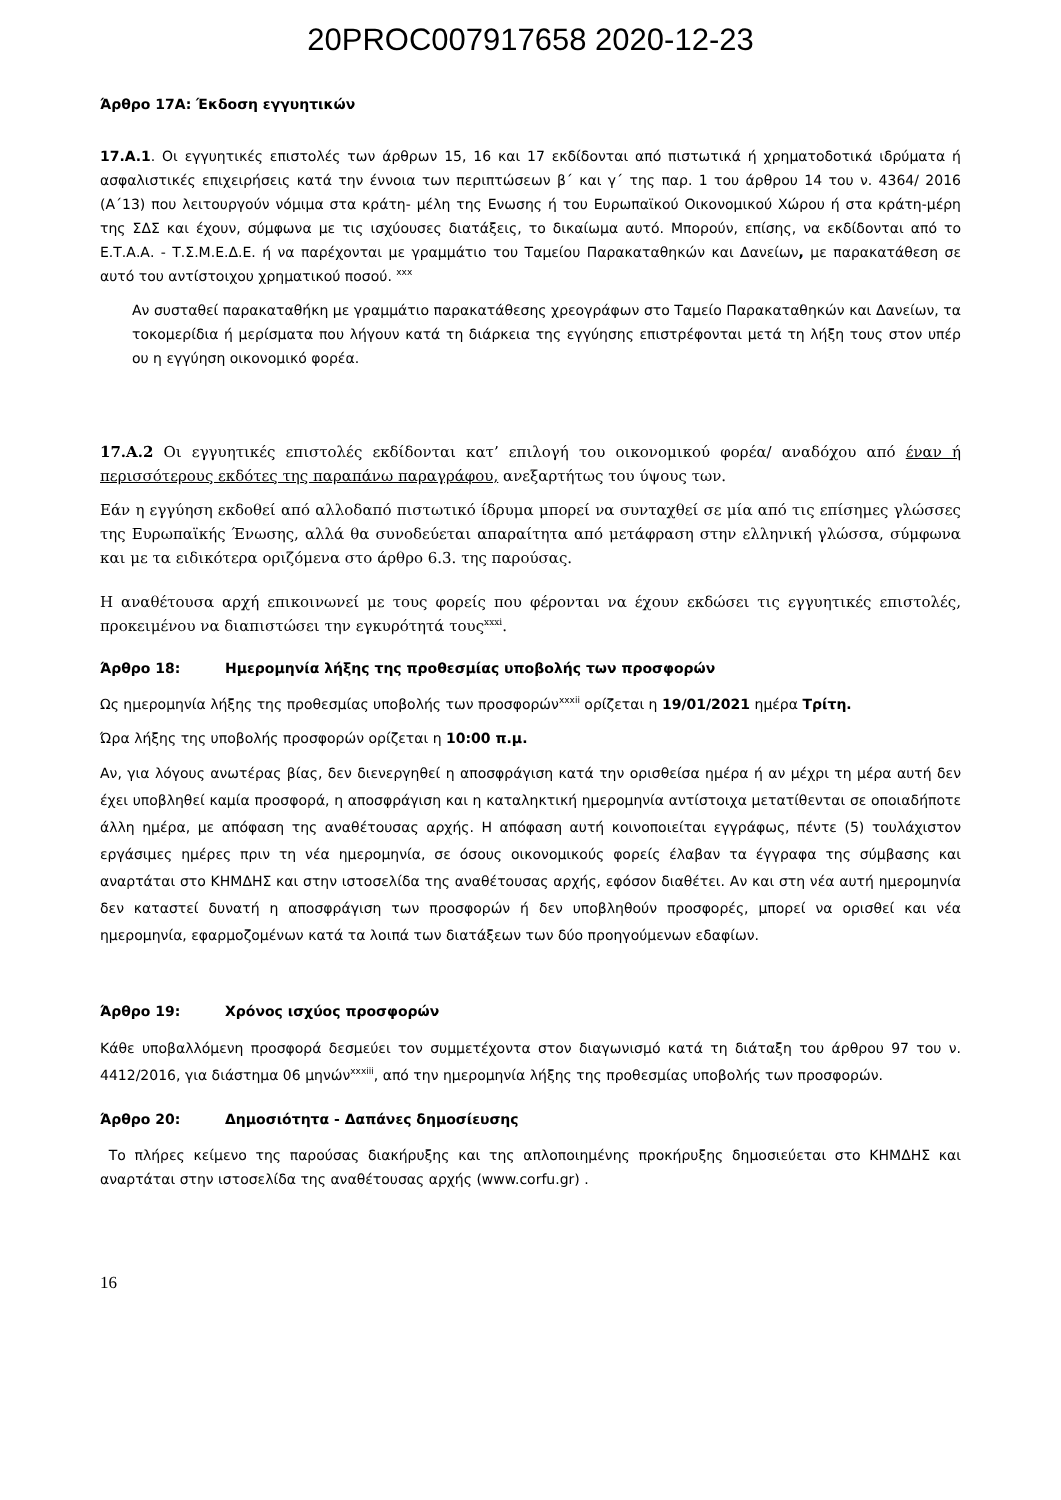20PROC007917658 2020-12-23
Άρθρο 17Α: Έκδοση εγγυητικών
17.Α.1. Οι εγγυητικές επιστολές των άρθρων 15, 16 και 17 εκδίδονται από πιστωτικά ή χρηματοδοτικά ιδρύματα ή ασφαλιστικές επιχειρήσεις κατά την έννοια των περιπτώσεων β΄ και γ΄ της παρ. 1 του άρθρου 14 του ν. 4364/ 2016 (Α΄13) που λειτουργούν νόμιμα στα κράτη- μέλη της Ενωσης ή του Ευρωπαϊκού Οικονομικού Χώρου ή στα κράτη-μέρη της ΣΔΣ και έχουν, σύμφωνα με τις ισχύουσες διατάξεις, το δικαίωμα αυτό. Μπορούν, επίσης, να εκδίδονται από το Ε.Τ.Α.Α. - Τ.Σ.Μ.Ε.Δ.Ε. ή να παρέχονται με γραμμάτιο του Ταμείου Παρακαταθηκών και Δανείων, με παρακατάθεση σε αυτό του αντίστοιχου χρηματικού ποσού. <sup>xxx</sup>
Αν συσταθεί παρακαταθήκη με γραμμάτιο παρακατάθεσης χρεογράφων στο Ταμείο Παρακαταθηκών και Δανείων, τα τοκομερίδια ή μερίσματα που λήγουν κατά τη διάρκεια της εγγύησης επιστρέφονται μετά τη λήξη τους στον υπέρ ου η εγγύηση οικονομικό φορέα.
17.Α.2 Οι εγγυητικές επιστολές εκδίδονται κατ’ επιλογή του οικονομικού φορέα/ αναδόχου από έναν ή περισσότερους εκδότες της παραπάνω παραγράφου, ανεξαρτήτως του ύψους των.
Εάν η εγγύηση εκδοθεί από αλλοδαπό πιστωτικό ίδρυμα μπορεί να συνταχθεί σε μία από τις επίσημες γλώσσες της Ευρωπαϊκής Ένωσης, αλλά θα συνοδεύεται απαραίτητα από μετάφραση στην ελληνική γλώσσα, σύμφωνα και με τα ειδικότερα οριζόμενα στο άρθρο 6.3. της παρούσας.
Η αναθέτουσα αρχή επικοινωνεί με τους φορείς που φέρονται να έχουν εκδώσει τις εγγυητικές επιστολές, προκειμένου να διαπιστώσει την εγκυρότητά τους<sup>xxxi</sup>.
Άρθρο 18: Ημερομηνία λήξης της προθεσμίας υποβολής των προσφορών
Ως ημερομηνία λήξης της προθεσμίας υποβολής των προσφορών<sup>xxxii</sup> ορίζεται η 19/01/2021 ημέρα Τρίτη.
Ώρα λήξης της υποβολής προσφορών ορίζεται η 10:00 π.μ.
Αν, για λόγους ανωτέρας βίας, δεν διενεργηθεί η αποσφράγιση κατά την ορισθείσα ημέρα ή αν μέχρι τη μέρα αυτή δεν έχει υποβληθεί καμία προσφορά, η αποσφράγιση και η καταληκτική ημερομηνία αντίστοιχα μετατίθενται σε οποιαδήποτε άλλη ημέρα, με απόφαση της αναθέτουσας αρχής. Η απόφαση αυτή κοινοποιείται εγγράφως, πέντε (5) τουλάχιστον εργάσιμες ημέρες πριν τη νέα ημερομηνία, σε όσους οικονομικούς φορείς έλαβαν τα έγγραφα της σύμβασης και αναρτάται στο ΚΗΜΔΗΣ και στην ιστοσελίδα της αναθέτουσας αρχής, εφόσον διαθέτει. Αν και στη νέα αυτή ημερομηνία δεν καταστεί δυνατή η αποσφράγιση των προσφορών ή δεν υποβληθούν προσφορές, μπορεί να ορισθεί και νέα ημερομηνία, εφαρμοζομένων κατά τα λοιπά των διατάξεων των δύο προηγούμενων εδαφίων.
Άρθρο 19: Χρόνος ισχύος προσφορών
Κάθε υποβαλλόμενη προσφορά δεσμεύει τον συμμετέχοντα στον διαγωνισμό κατά τη διάταξη του άρθρου 97 του ν. 4412/2016, για διάστημα 06 μηνών<sup>xxxiii</sup>, από την ημερομηνία λήξης της προθεσμίας υποβολής των προσφορών.
Άρθρο 20: Δημοσιότητα - Δαπάνες δημοσίευσης
Το πλήρες κείμενο της παρούσας διακήρυξης και της απλοποιημένης προκήρυξης δημοσιεύεται στο ΚΗΜΔΗΣ και αναρτάται στην ιστοσελίδα της αναθέτουσας αρχής (www.corfu.gr) .
16